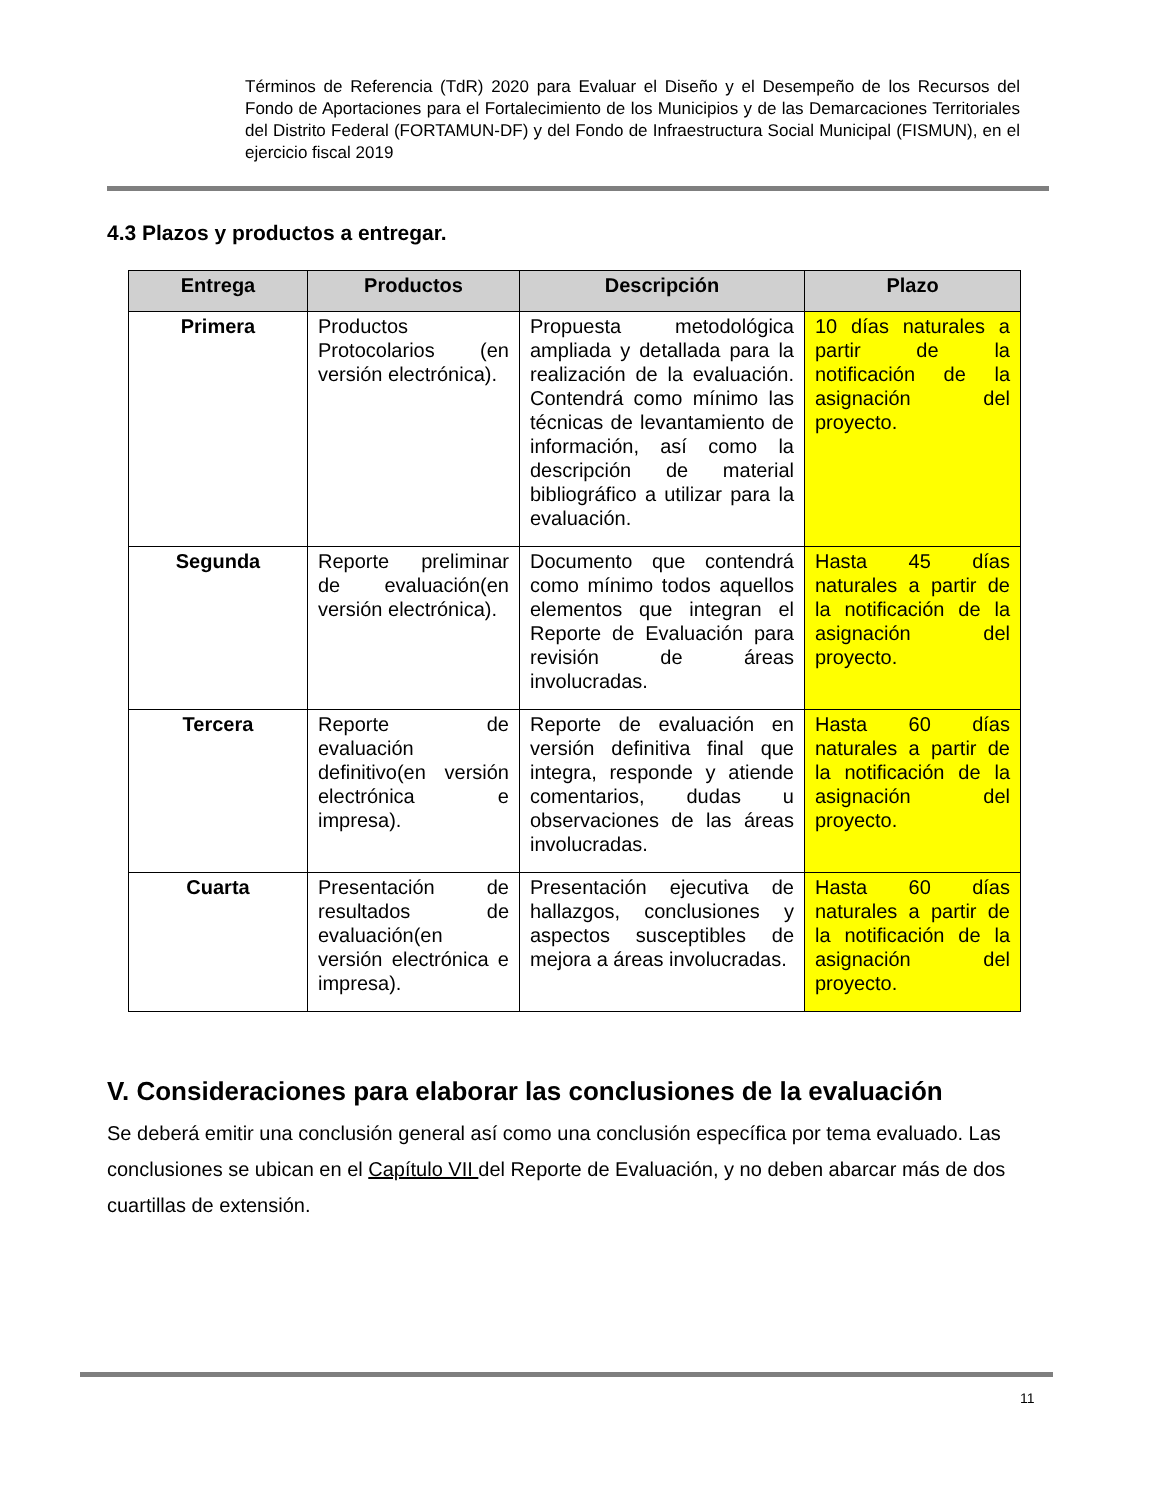Términos de Referencia (TdR) 2020 para Evaluar el Diseño y el Desempeño de los Recursos del Fondo de Aportaciones para el Fortalecimiento de los Municipios y de las Demarcaciones Territoriales del Distrito Federal (FORTAMUN-DF) y del Fondo de Infraestructura Social Municipal (FISMUN), en el ejercicio fiscal 2019
4.3 Plazos y productos a entregar.
| Entrega | Productos | Descripción | Plazo |
| --- | --- | --- | --- |
| Primera | Productos Protocolarios (en versión electrónica). | Propuesta metodológica ampliada y detallada para la realización de la evaluación. Contendrá como mínimo las técnicas de levantamiento de información, así como la descripción de material bibliográfico a utilizar para la evaluación. | 10 días naturales a partir de la notificación de la asignación del proyecto. |
| Segunda | Reporte preliminar de evaluación(en versión electrónica). | Documento que contendrá como mínimo todos aquellos elementos que integran el Reporte de Evaluación para revisión de áreas involucradas. | Hasta 45 días naturales a partir de la notificación de la asignación del proyecto. |
| Tercera | Reporte de evaluación definitivo(en versión electrónica e impresa). | Reporte de evaluación en versión definitiva final que integra, responde y atiende comentarios, dudas u observaciones de las áreas involucradas. | Hasta 60 días naturales a partir de la notificación de la asignación del proyecto. |
| Cuarta | Presentación de resultados de evaluación(en versión electrónica e impresa). | Presentación ejecutiva de hallazgos, conclusiones y aspectos susceptibles de mejora a áreas involucradas. | Hasta 60 días naturales a partir de la notificación de la asignación del proyecto. |
V. Consideraciones para elaborar las conclusiones de la evaluación
Se deberá emitir una conclusión general así como una conclusión específica por tema evaluado. Las conclusiones se ubican en el Capítulo VII del Reporte de Evaluación, y no deben abarcar más de dos cuartillas de extensión.
11